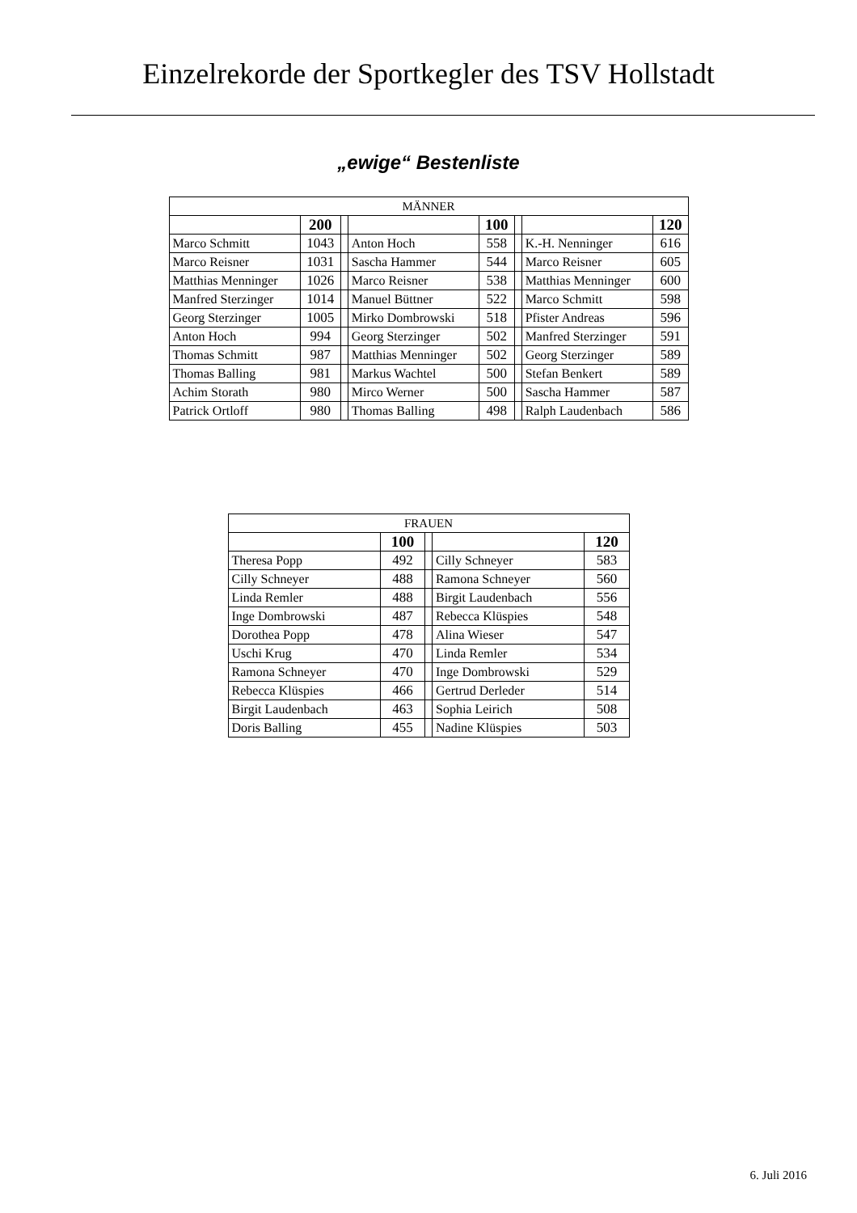Einzelrekorde der Sportkegler des TSV Hollstadt
„ewige“ Bestenliste
| MÄNNER | | | | | | | |
| --- | --- | --- | --- | --- | --- | --- | --- |
| | 200 | | | 100 | | | 120 |
| Marco Schmitt | 1043 | | Anton Hoch | 558 | | K.-H. Nenninger | 616 |
| Marco Reisner | 1031 | | Sascha Hammer | 544 | | Marco Reisner | 605 |
| Matthias Menninger | 1026 | | Marco Reisner | 538 | | Matthias Menninger | 600 |
| Manfred Sterzinger | 1014 | | Manuel Büttner | 522 | | Marco Schmitt | 598 |
| Georg Sterzinger | 1005 | | Mirko Dombrowski | 518 | | Pfister Andreas | 596 |
| Anton Hoch | 994 | | Georg Sterzinger | 502 | | Manfred Sterzinger | 591 |
| Thomas Schmitt | 987 | | Matthias Menninger | 502 | | Georg Sterzinger | 589 |
| Thomas Balling | 981 | | Markus Wachtel | 500 | | Stefan Benkert | 589 |
| Achim Storath | 980 | | Mirco Werner | 500 | | Sascha Hammer | 587 |
| Patrick Ortloff | 980 | | Thomas Balling | 498 | | Ralph Laudenbach | 586 |
| FRAUEN | | | | |
| --- | --- | --- | --- | --- |
| | 100 | | | 120 |
| Theresa Popp | 492 | | Cilly Schneyer | 583 |
| Cilly Schneyer | 488 | | Ramona Schneyer | 560 |
| Linda Remler | 488 | | Birgit Laudenbach | 556 |
| Inge Dombrowski | 487 | | Rebecca Klüspies | 548 |
| Dorothea Popp | 478 | | Alina Wieser | 547 |
| Uschi Krug | 470 | | Linda Remler | 534 |
| Ramona Schneyer | 470 | | Inge Dombrowski | 529 |
| Rebecca Klüspies | 466 | | Gertrud Derleder | 514 |
| Birgit Laudenbach | 463 | | Sophia Leirich | 508 |
| Doris Balling | 455 | | Nadine Klüspies | 503 |
6. Juli 2016